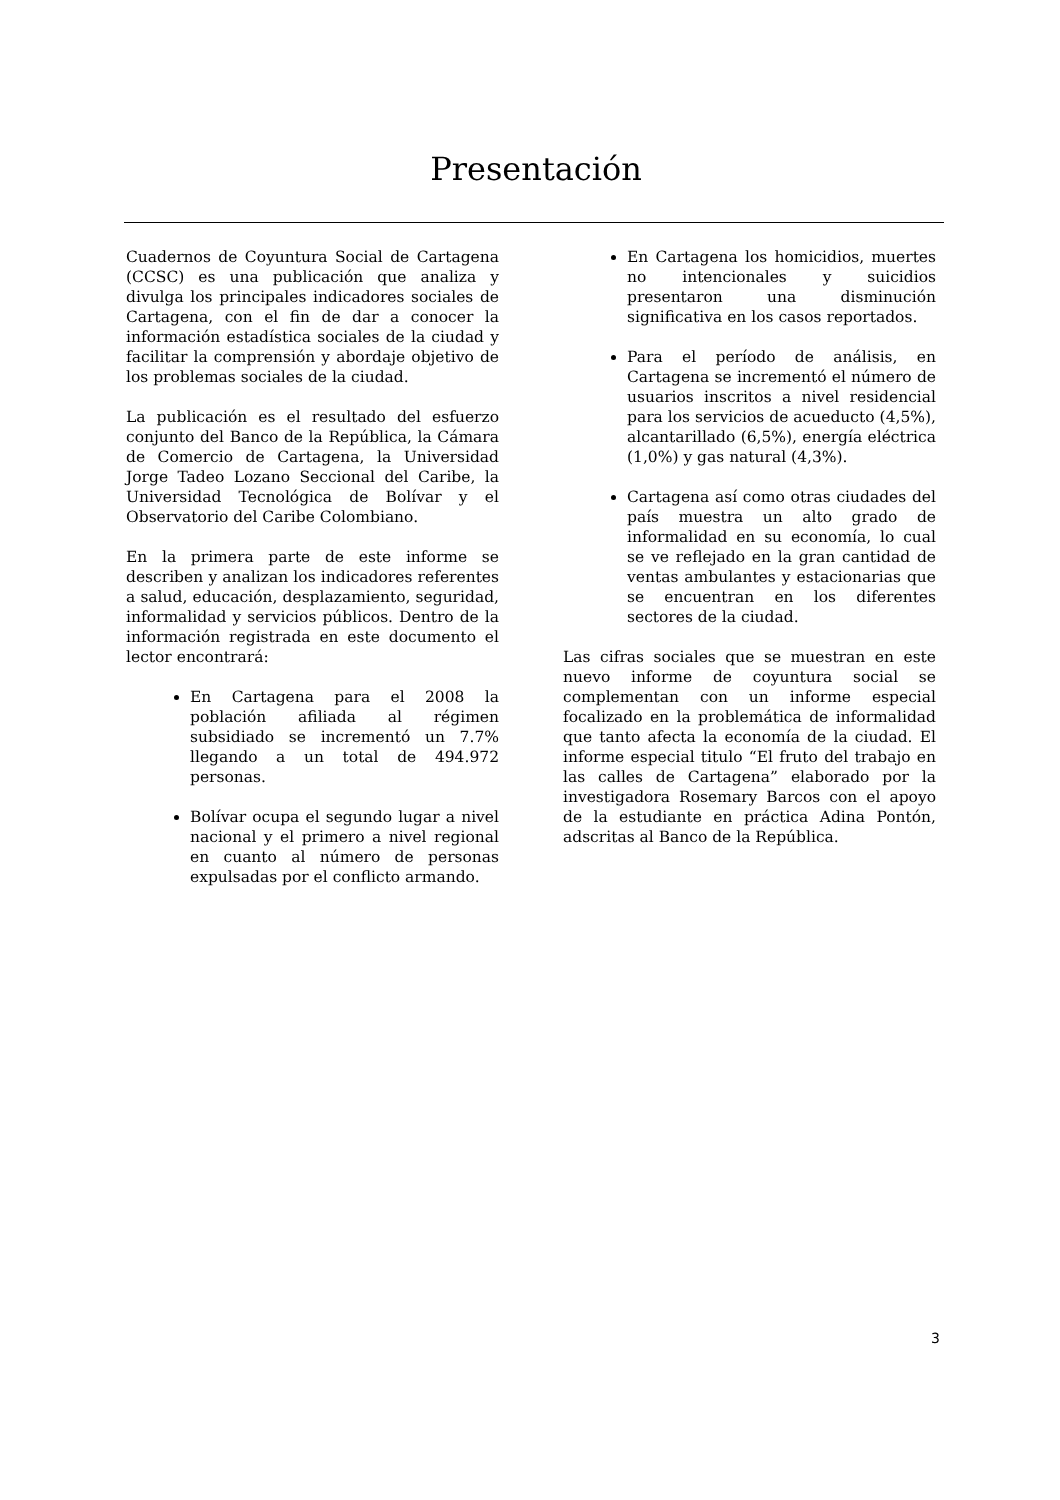Presentación
Cuadernos de Coyuntura Social de Cartagena (CCSC) es una publicación que analiza y divulga los principales indicadores sociales de Cartagena, con el fin de dar a conocer la información estadística sociales de la ciudad y facilitar la comprensión y abordaje objetivo de los problemas sociales de la ciudad.
La publicación es el resultado del esfuerzo conjunto del Banco de la República, la Cámara de Comercio de Cartagena, la Universidad Jorge Tadeo Lozano Seccional del Caribe, la Universidad Tecnológica de Bolívar y el Observatorio del Caribe Colombiano.
En la primera parte de este informe se describen y analizan los indicadores referentes a salud, educación, desplazamiento, seguridad, informalidad y servicios públicos. Dentro de la información registrada en este documento el lector encontrará:
En Cartagena para el 2008 la población afiliada al régimen subsidiado se incrementó un 7.7% llegando a un total de 494.972 personas.
Bolívar ocupa el segundo lugar a nivel nacional y el primero a nivel regional en cuanto al número de personas expulsadas por el conflicto armando.
En Cartagena los homicidios, muertes no intencionales y suicidios presentaron una disminución significativa en los casos reportados.
Para el período de análisis, en Cartagena se incrementó el número de usuarios inscritos a nivel residencial para los servicios de acueducto (4,5%), alcantarillado (6,5%), energía eléctrica (1,0%) y gas natural (4,3%).
Cartagena así como otras ciudades del país muestra un alto grado de informalidad en su economía, lo cual se ve reflejado en la gran cantidad de ventas ambulantes y estacionarias que se encuentran en los diferentes sectores de la ciudad.
Las cifras sociales que se muestran en este nuevo informe de coyuntura social se complementan con un informe especial focalizado en la problemática de informalidad que tanto afecta la economía de la ciudad. El informe especial titulo “El fruto del trabajo en las calles de Cartagena” elaborado por la investigadora Rosemary Barcos con el apoyo de la estudiante en práctica Adina Pontón, adscritas al Banco de la República.
3